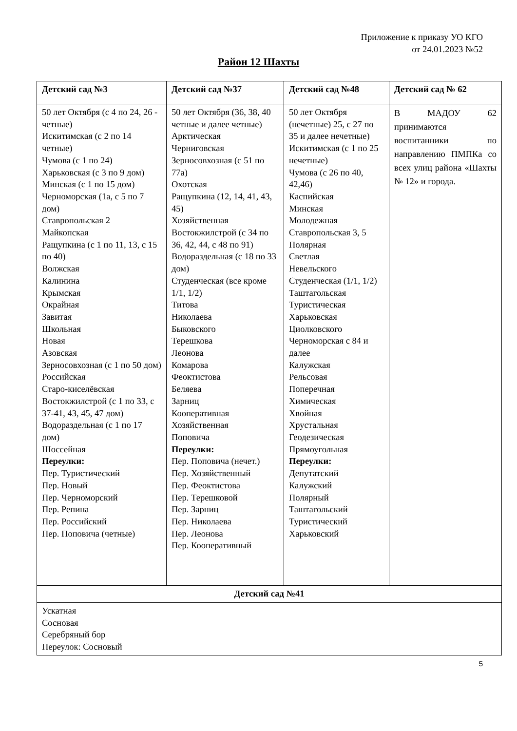Приложение к приказу УО КГО
от 24.01.2023 №52
Район 12 Шахты
| Детский сад №3 | Детский сад №37 | Детский сад №48 | Детский сад № 62 |
| --- | --- | --- | --- |
| 50 лет Октября (с 4 по 24, 26 - четные) Искитимская (с 2 по 14 четные) Чумова (с 1 по 24) Харьковская (с 3 по 9 дом) Минская (с 1 по 15 дом) Черноморская (1а, с 5 по 7 дом) Ставропольская 2 Майкопская Ращупкина (с 1 по 11, 13, с 15 по 40) Волжская Калинина Крымская Окрайная Завитая Школьная Новая Азовская Зерносовхозная (с 1 по 50 дом) Российская Старо-киселёвская Востокжилстрой (с 1 по 33, с 37-41, 43, 45, 47 дом) Водораздельная (с 1 по 17 дом) Шоссейная Переулки: Пер. Туристический Пер. Новый Пер. Черноморский Пер. Репина Пер. Российский Пер. Поповича (четные) | 50 лет Октября (36, 38, 40 четные и далее четные) Арктическая Черниговская Зерносовхозная (с 51 по 77а) Охотская Ращупкина (12, 14, 41, 43, 45) Хозяйственная Востокжилстрой (с 34 по 36, 42, 44, с 48 по 91) Водораздельная (с 18 по 33 дом) Студенческая (все кроме 1/1, 1/2) Титова Николаева Быковского Терешкова Леонова Комарова Феоктистова Беляева Зарниц Кооперативная Хозяйственная Поповича Переулки: Пер. Поповича (нечет.) Пер. Хозяйственный Пер. Феоктистова Пер. Терешковой Пер. Зарниц Пер. Николаева Пер. Леонова Пер. Кооперативный | 50 лет Октября (нечетные) 25, с 27 по 35 и далее нечетные) Искитимская (с 1 по 25 нечетные) Чумова (с 26 по 40, 42,46) Каспийская Минская Молодежная Ставропольская 3, 5 Полярная Светлая Невельского Студенческая (1/1, 1/2) Таштагольская Туристическая Харьковская Циолковского Черноморская с 84 и далее Калужская Рельсовая Поперечная Химическая Хвойная Хрустальная Геодезическая Прямоугольная Переулки: Депутатский Калужский Полярный Таштагольский Туристический Харьковский | В МАДОУ 62 принимаются воспитанники по направлению ПМПКа со всех улиц района «Шахты № 12» и города. |
| Детский сад №41 | | | |
| Ускатная Сосновая Серебряный бор Переулок: Сосновый | | | |
5